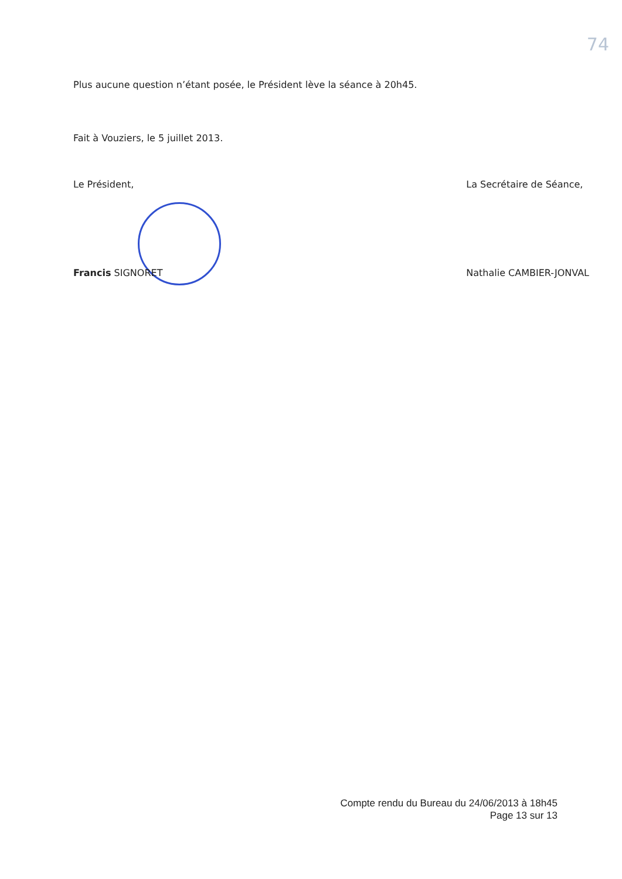74
Plus aucune question n’étant posée, le Président lève la séance à 20h45.
Fait à Vouziers, le 5 juillet 2013.
Le Président,
Francis SIGNORET
La Secrétaire de Séance,
Nathalie CAMBIER-JONVAL
Compte rendu du Bureau du 24/06/2013 à 18h45
Page 13 sur 13